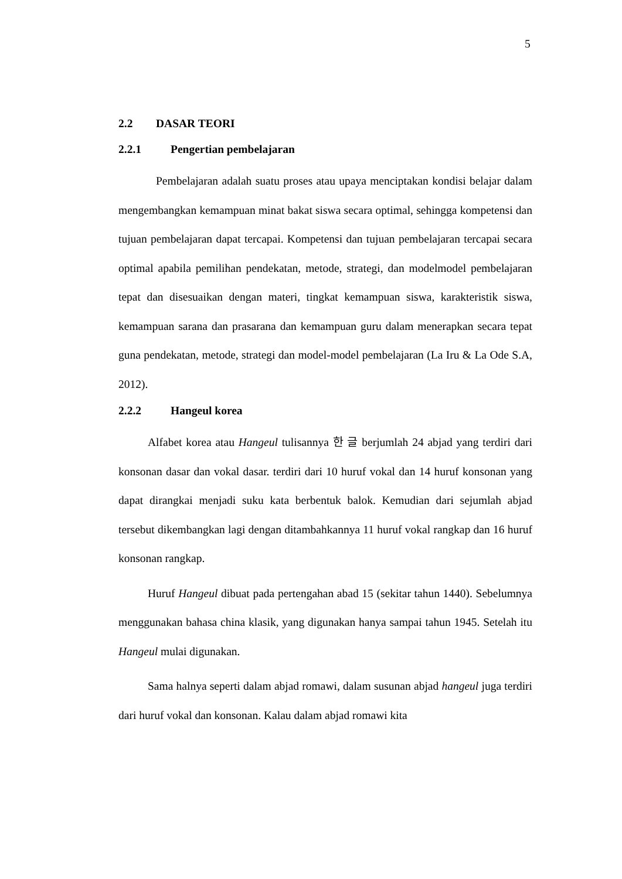5
2.2 DASAR TEORI
2.2.1 Pengertian pembelajaran
Pembelajaran adalah suatu proses atau upaya menciptakan kondisi belajar dalam mengembangkan kemampuan minat bakat siswa secara optimal, sehingga kompetensi dan tujuan pembelajaran dapat tercapai. Kompetensi dan tujuan pembelajaran tercapai secara optimal apabila pemilihan pendekatan, metode, strategi, dan modelmodel pembelajaran tepat dan disesuaikan dengan materi, tingkat kemampuan siswa, karakteristik siswa, kemampuan sarana dan prasarana dan kemampuan guru dalam menerapkan secara tepat guna pendekatan, metode, strategi dan model-model pembelajaran (La Iru & La Ode S.A, 2012).
2.2.2 Hangeul korea
Alfabet korea atau Hangeul tulisannya 한 글 berjumlah 24 abjad yang terdiri dari konsonan dasar dan vokal dasar. terdiri dari 10 huruf vokal dan 14 huruf konsonan yang dapat dirangkai menjadi suku kata berbentuk balok. Kemudian dari sejumlah abjad tersebut dikembangkan lagi dengan ditambahkannya 11 huruf vokal rangkap dan 16 huruf konsonan rangkap.
Huruf Hangeul dibuat pada pertengahan abad 15 (sekitar tahun 1440). Sebelumnya menggunakan bahasa china klasik, yang digunakan hanya sampai tahun 1945. Setelah itu Hangeul mulai digunakan.
Sama halnya seperti dalam abjad romawi, dalam susunan abjad hangeul juga terdiri dari huruf vokal dan konsonan. Kalau dalam abjad romawi kita